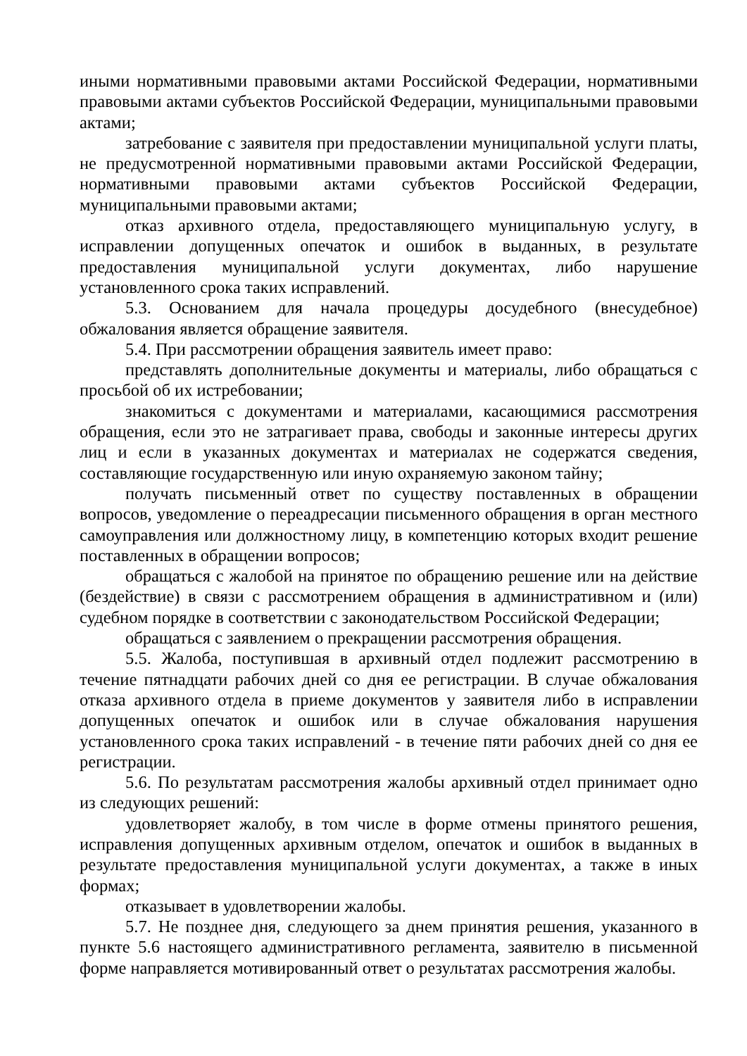иными нормативными правовыми актами Российской Федерации, нормативными правовыми актами субъектов Российской Федерации, муниципальными правовыми актами;
затребование с заявителя при предоставлении муниципальной услуги платы, не предусмотренной нормативными правовыми актами Российской Федерации, нормативными правовыми актами субъектов Российской Федерации, муниципальными правовыми актами;
отказ архивного отдела, предоставляющего муниципальную услугу, в исправлении допущенных опечаток и ошибок в выданных, в результате предоставления муниципальной услуги документах, либо нарушение установленного срока таких исправлений.
5.3. Основанием для начала процедуры досудебного (внесудебное) обжалования является обращение заявителя.
5.4. При рассмотрении обращения заявитель имеет право:
представлять дополнительные документы и материалы, либо обращаться с просьбой об их истребовании;
знакомиться с документами и материалами, касающимися рассмотрения обращения, если это не затрагивает права, свободы и законные интересы других лиц и если в указанных документах и материалах не содержатся сведения, составляющие государственную или иную охраняемую законом тайну;
получать письменный ответ по существу поставленных в обращении вопросов, уведомление о переадресации письменного обращения в орган местного самоуправления или должностному лицу, в компетенцию которых входит решение поставленных в обращении вопросов;
обращаться с жалобой на принятое по обращению решение или на действие (бездействие) в связи с рассмотрением обращения в административном и (или) судебном порядке в соответствии с законодательством Российской Федерации;
обращаться с заявлением о прекращении рассмотрения обращения.
5.5. Жалоба, поступившая в архивный отдел подлежит рассмотрению в течение пятнадцати рабочих дней со дня ее регистрации. В случае обжалования отказа архивного отдела в приеме документов у заявителя либо в исправлении допущенных опечаток и ошибок или в случае обжалования нарушения установленного срока таких исправлений - в течение пяти рабочих дней со дня ее регистрации.
5.6. По результатам рассмотрения жалобы архивный отдел принимает одно из следующих решений:
удовлетворяет жалобу, в том числе в форме отмены принятого решения, исправления допущенных архивным отделом, опечаток и ошибок в выданных в результате предоставления муниципальной услуги документах, а также в иных формах;
отказывает в удовлетворении жалобы.
5.7. Не позднее дня, следующего за днем принятия решения, указанного в пункте 5.6 настоящего административного регламента, заявителю в письменной форме направляется мотивированный ответ о результатах рассмотрения жалобы.